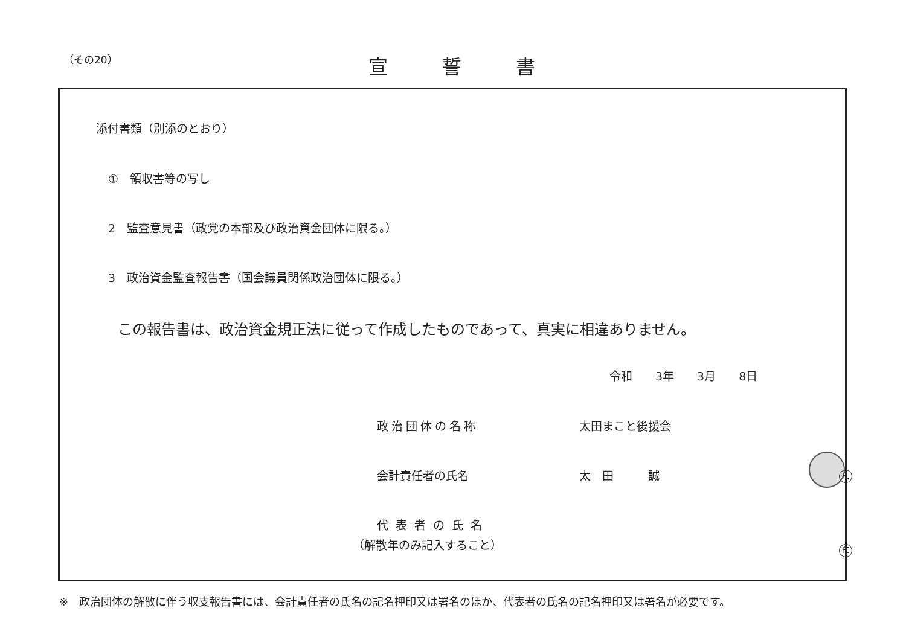（その20） 宣誓書
添付書類（別添のとおり）
①　領収書等の写し
2　監査意見書（政党の本部及び政治資金団体に限る。）
3　政治資金監査報告書（国会議員関係政治団体に限る。）
この報告書は、政治資金規正法に従って作成したものであって、真実に相違ありません。
令和　　3年　　3月　　8日
政治団体の名称 太田まこと後援会
会計責任者の氏名 太　田　　　誠 印
代表者の氏名
（解散年のみ記入すること） 印
※　政治団体の解散に伴う収支報告書には、会計責任者の氏名の記名押印又は署名のほか、代表者の氏名の記名押印又は署名が必要です。